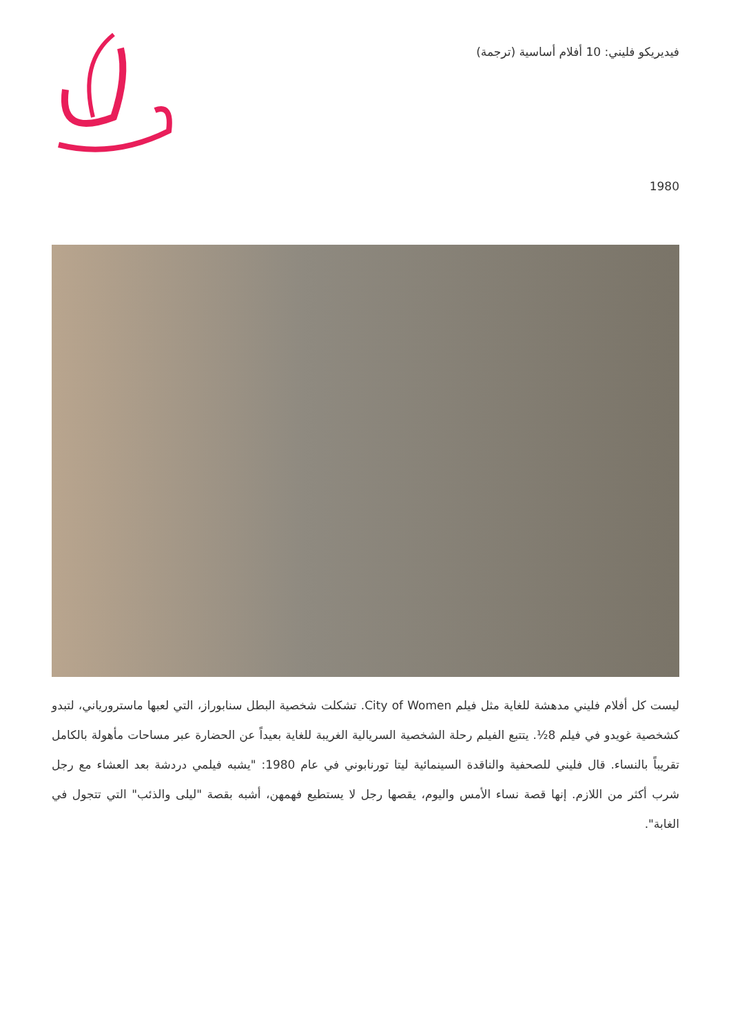فيديريكو فليني: 10 أفلام أساسية (ترجمة)
1980
ليست كل أفلام فليني مدهشة للغاية مثل فيلم City of Women. تشكلت شخصية البطل سنابوراز، التي لعبها ماسترورياني، لتبدو كشخصية غويدو في فيلم 8½. يتتبع الفيلم رحلة الشخصية السريالية الغريبة للغاية بعيداً عن الحضارة عبر مساحات مأهولة بالكامل تقريباً بالنساء. قال فليني للصحفية والناقدة السينمائية ليتا تورنابوني في عام 1980: "يشبه فيلمي دردشة بعد العشاء مع رجل شرب أكثر من اللازم. إنها قصة نساء الأمس واليوم، يقصها رجل لا يستطيع فهمهن، أشبه بقصة "ليلى والذئب" التي تتجول في الغابة".